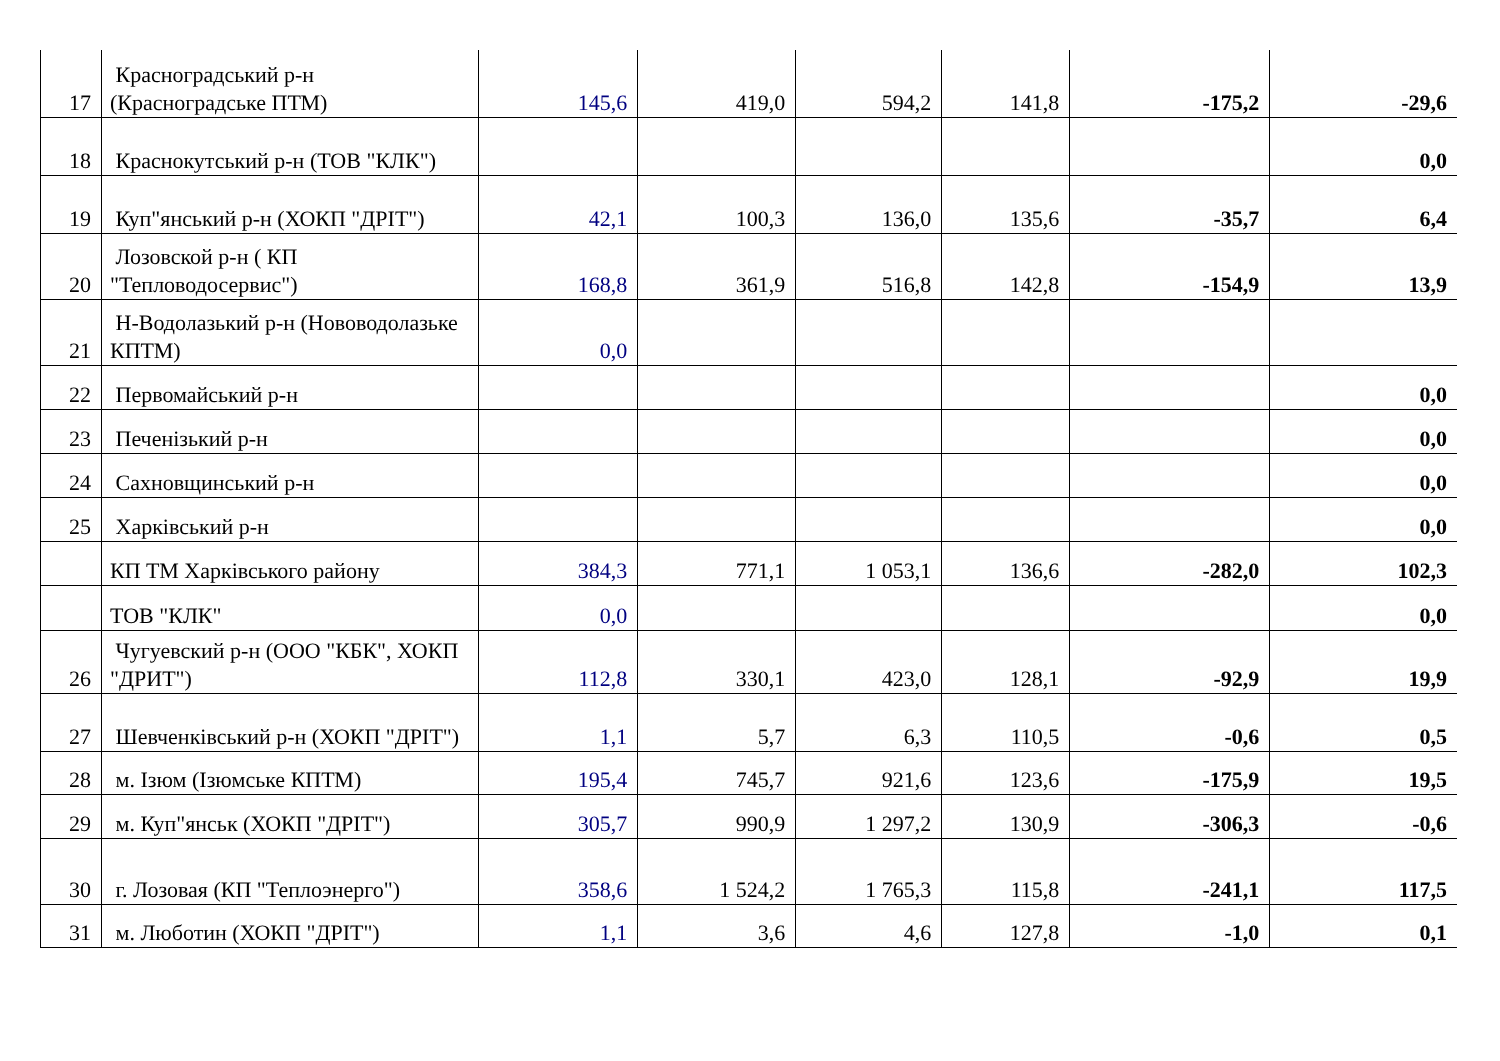| 17 | Красноградський р-н (Красноградське ПТМ) | 145,6 | 419,0 | 594,2 | 141,8 | -175,2 | -29,6 |
| 18 | Краснокутський р-н (ТОВ "КЛК") | | | | | | 0,0 |
| 19 | Куп"янський р-н (ХОКП "ДРІТ") | 42,1 | 100,3 | 136,0 | 135,6 | -35,7 | 6,4 |
| 20 | Лозовской р-н ( КП "Тепловодосервис") | 168,8 | 361,9 | 516,8 | 142,8 | -154,9 | 13,9 |
| 21 | Н-Водолазький р-н (Нововодолазьке КПТМ) | 0,0 | | | | | |
| 22 | Первомайський р-н | | | | | | 0,0 |
| 23 | Печенізький р-н | | | | | | 0,0 |
| 24 | Сахновщинський р-н | | | | | | 0,0 |
| 25 | Харківський р-н | | | | | | 0,0 |
| | КП ТМ Харківського району | 384,3 | 771,1 | 1 053,1 | 136,6 | -282,0 | 102,3 |
| | ТОВ "КЛК" | 0,0 | | | | | 0,0 |
| 26 | Чугуевский р-н (ООО "КБК", ХОКП "ДРИТ") | 112,8 | 330,1 | 423,0 | 128,1 | -92,9 | 19,9 |
| 27 | Шевченківський р-н (ХОКП "ДРІТ") | 1,1 | 5,7 | 6,3 | 110,5 | -0,6 | 0,5 |
| 28 | м. Ізюм (Ізюмське КПТМ) | 195,4 | 745,7 | 921,6 | 123,6 | -175,9 | 19,5 |
| 29 | м. Куп"янськ (ХОКП "ДРІТ") | 305,7 | 990,9 | 1 297,2 | 130,9 | -306,3 | -0,6 |
| 30 | г. Лозовая (КП "Теплоэнерго") | 358,6 | 1 524,2 | 1 765,3 | 115,8 | -241,1 | 117,5 |
| 31 | м. Люботин (ХОКП "ДРІТ") | 1,1 | 3,6 | 4,6 | 127,8 | -1,0 | 0,1 |